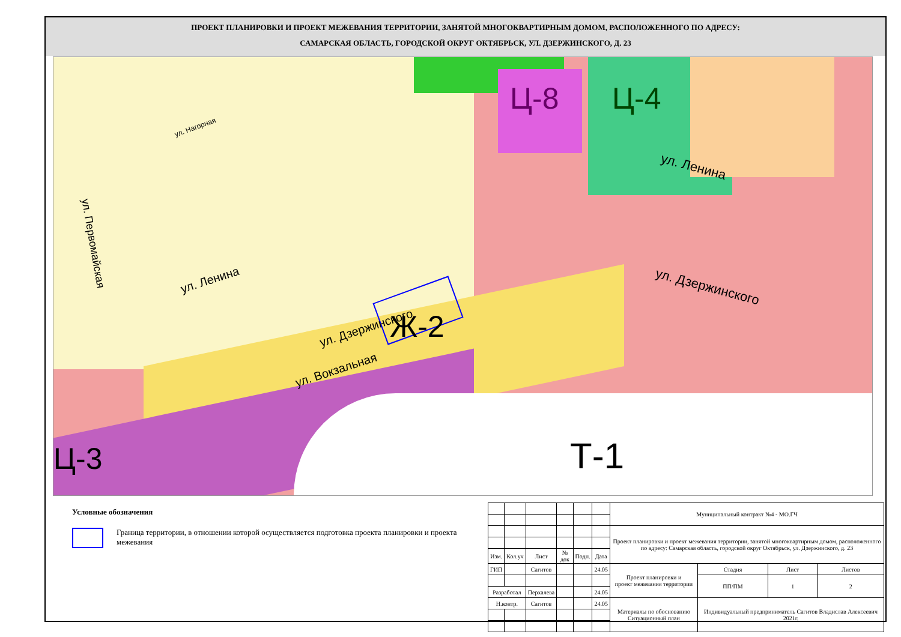ПРОЕКТ ПЛАНИРОВКИ И ПРОЕКТ МЕЖЕВАНИЯ ТЕРРИТОРИИ, ЗАНЯТОЙ МНОГОКВАРТИРНЫМ ДОМОМ, РАСПОЛОЖЕННОГО ПО АДРЕСУ:
САМАРСКАЯ ОБЛАСТЬ, ГОРОДСКОЙ ОКРУГ ОКТЯБРЬСК, УЛ. ДЗЕРЖИНСКОГО, Д. 23
Ц-8 Ц-4
Ж-2
Т-1
Ц-3
ул. Нагорная
ул. Ленина
ул. Ленина
ул. Дзержинского
ул. Дзержинского
ул. Вокзальная
ул. Первомайская
Условные обозначения
Граница территории, в отношении которой осуществляется подготовка проекта планировки и проекта межевания
| | | | | | | Муниципальный контракт №4 - МО.ГЧ | | | |
| | | | | | | Проект планировки и проект межевания территории, занятой многоквартирным домом, расположенного по адресу: Самарская область, городской округ Октябрьск, ул. Дзержинского, д. 23 | | | |
| Изм. | Кол.уч | Лист | № док | Подп. | Дата | | | | |
| ГИП | | Сагитов | | | 24.05 | Проект планировки и проект межевания территории | Стадия | Лист | Листов |
| | | | | | | | ПП/ПМ | 1 | 2 |
| Разработал | | Перхалева | | | 24.05 | | | | |
| Н.контр. | | Сагитов | | | 24.05 | Материалы по обоснованию Ситуационный план | Индивидуальный предприниматель Сагитов Владислав Алексеевич 2021г. | | |